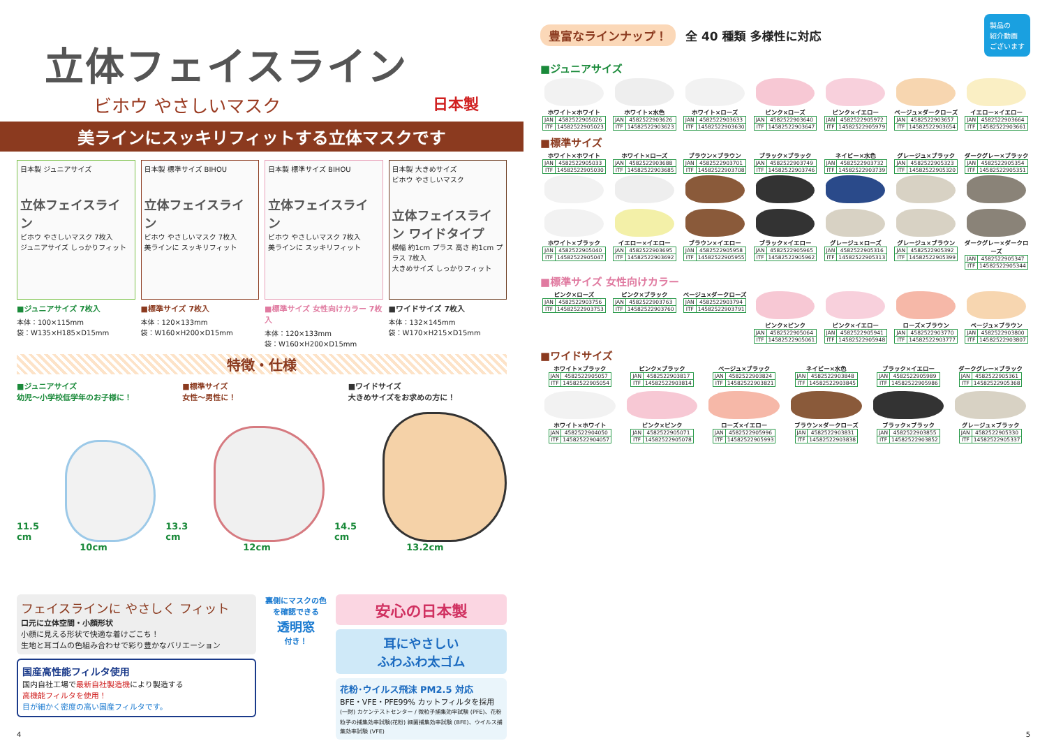立体フェイスライン
ビホウ やさしいマスク 日本製
美ラインにスッキリフィットする立体マスクです
日本製 ジュニアサイズ
立体フェイスライン
ビホウ やさしいマスク 7枚入
ジュニアサイズ しっかりフィット
日本製 標準サイズ BIHOU
立体フェイスライン
ビホウ やさしいマスク 7枚入
美ラインに スッキリフィット
日本製 標準サイズ BIHOU
立体フェイスライン
ビホウ やさしいマスク 7枚入
美ラインに スッキリフィット
日本製 大きめサイズ
ビホウ やさしいマスク
立体フェイスライン ワイドタイプ
横幅 約1cm プラス 高さ 約1cm プラス 7枚入
大きめサイズ しっかりフィット
■ジュニアサイズ 7枚入
本体：100×115mm
袋：W135×H185×D15mm
■標準サイズ 7枚入
本体：120×133mm
袋：W160×H200×D15mm
■標準サイズ 女性向けカラー 7枚入
本体：120×133mm
袋：W160×H200×D15mm
■ワイドサイズ 7枚入
本体：132×145mm
袋：W170×H215×D15mm
特徴・仕様
■ジュニアサイズ
幼児～小学校低学年のお子様に！
■標準サイズ
女性～男性に！
■ワイドサイズ
大きめサイズをお求めの方に！
11.5 cm
13.3 cm
14.5 cm
10cm 12cm 13.2cm
フェイスラインに やさしく フィット
口元に立体空間・小顔形状
小顔に見える形状で快適な着けごこち！
生地と耳ゴムの色組み合わせで彩り豊かなバリエーション
国産高性能フィルタ使用
国内自社工場で最新自社製造機により製造する
高機能フィルタを使用！
目が細かく密度の高い国産フィルタです。
裏側にマスクの色を確認できる
透明窓
付き！
安心の日本製
耳にやさしい
ふわふわ太ゴム
花粉･ウイルス飛沫 PM2.5 対応
BFE・VFE・PFE99% カットフィルタを採用
(一財) カケンテストセンター / 微粒子捕集効率試験 (PFE)、花粉粒子の捕集効率試験(花粉) 細菌捕集効率試験 (BFE)、ウイルス捕集効率試験 (VFE)
4
豊富なラインナップ！ 全 40 種類 多様性に対応 製品の
紹介動画
ございます
■ジュニアサイズ
ホワイト×ホワイト
| JAN | 4582522905026 |
| ITF | 14582522905023 |
ホワイト×水色
| JAN | 4582522903626 |
| ITF | 14582522903623 |
ホワイト×ローズ
| JAN | 4582522903633 |
| ITF | 14582522903630 |
ピンク×ローズ
| JAN | 4582522903640 |
| ITF | 14582522903647 |
ピンク×イエロー
| JAN | 4582522905972 |
| ITF | 14582522905979 |
ベージュ×ダークローズ
| JAN | 4582522903657 |
| ITF | 14582522903654 |
イエロー×イエロー
| JAN | 4582522903664 |
| ITF | 14582522903661 |
■標準サイズ
ホワイト×ホワイト
| JAN | 4582522905033 |
| ITF | 14582522905030 |
ホワイト×ローズ
| JAN | 4582522903688 |
| ITF | 14582522903685 |
ブラウン×ブラウン
| JAN | 4582522903701 |
| ITF | 14582522903708 |
ブラック×ブラック
| JAN | 4582522903749 |
| ITF | 14582522903746 |
ネイビー×水色
| JAN | 4582522903732 |
| ITF | 14582522903739 |
グレージュ×ブラック
| JAN | 4582522905323 |
| ITF | 14582522905320 |
ダークグレー×ブラック
| JAN | 4582522905354 |
| ITF | 14582522905351 |
ホワイト×ブラック
| JAN | 4582522905040 |
| ITF | 14582522905047 |
イエロー×イエロー
| JAN | 4582522903695 |
| ITF | 14582522903692 |
ブラウン×イエロー
| JAN | 4582522905958 |
| ITF | 14582522905955 |
ブラック×イエロー
| JAN | 4582522905965 |
| ITF | 14582522905962 |
グレージュ×ローズ
| JAN | 4582522905316 |
| ITF | 14582522905313 |
グレージュ×ブラウン
| JAN | 4582522905392 |
| ITF | 14582522905399 |
ダークグレー×ダークローズ
| JAN | 4582522905347 |
| ITF | 14582522905344 |
■標準サイズ 女性向けカラー
ピンク×ローズ
| JAN | 4582522903756 |
| ITF | 14582522903753 |
ピンク×ブラック
| JAN | 4582522903763 |
| ITF | 14582522903760 |
ベージュ×ダークローズ
| JAN | 4582522903794 |
| ITF | 14582522903791 |
ピンク×ピンク
| JAN | 4582522905064 |
| ITF | 14582522905061 |
ピンク×イエロー
| JAN | 4582522905941 |
| ITF | 14582522905948 |
ローズ×ブラウン
| JAN | 4582522903770 |
| ITF | 14582522903777 |
ベージュ×ブラウン
| JAN | 4582522903800 |
| ITF | 14582522903807 |
■ワイドサイズ
ホワイト×ブラック
| JAN | 4582522905057 |
| ITF | 14582522905054 |
ピンク×ブラック
| JAN | 4582522903817 |
| ITF | 14582522903814 |
ベージュ×ブラック
| JAN | 4582522903824 |
| ITF | 14582522903821 |
ネイビー×水色
| JAN | 4582522903848 |
| ITF | 14582522903845 |
ブラック×イエロー
| JAN | 4582522905989 |
| ITF | 14582522905986 |
ダークグレー×ブラック
| JAN | 4582522905361 |
| ITF | 14582522905368 |
ホワイト×ホワイト
| JAN | 4582522904050 |
| ITF | 14582522904057 |
ピンク×ピンク
| JAN | 4582522905071 |
| ITF | 14582522905078 |
ローズ×イエロー
| JAN | 4582522905996 |
| ITF | 14582522905993 |
ブラウン×ダークローズ
| JAN | 4582522903831 |
| ITF | 14582522903838 |
ブラック×ブラック
| JAN | 4582522903855 |
| ITF | 14582522903852 |
グレージュ×ブラック
| JAN | 4582522905330 |
| ITF | 14582522905337 |
5